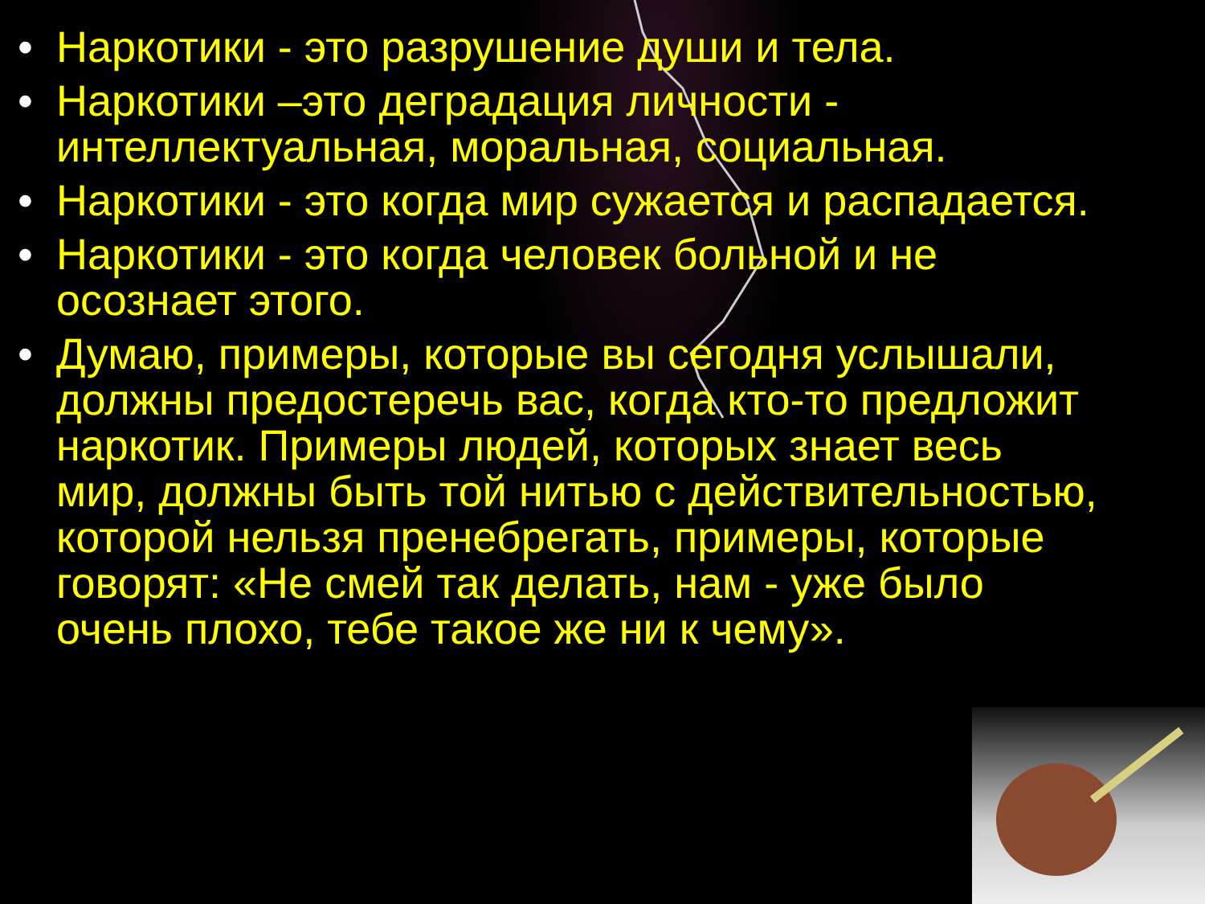• Наркотики - это разрушение души и тела.
• Наркотики –это деградация личности - интеллектуальная, моральная, социальная.
• Наркотики - это когда мир сужается и распадается.
• Наркотики - это когда человек больной и не осознает этого.
• Думаю, примеры, которые вы сегодня услышали, должны предостеречь вас, когда кто-то предложит наркотик. Примеры людей, которых знает весь мир, должны быть той нитью с действительностью, которой нельзя пренебрегать, примеры, которые говорят: «Не смей так делать, нам - уже было очень плохо, тебе такое же ни к чему».